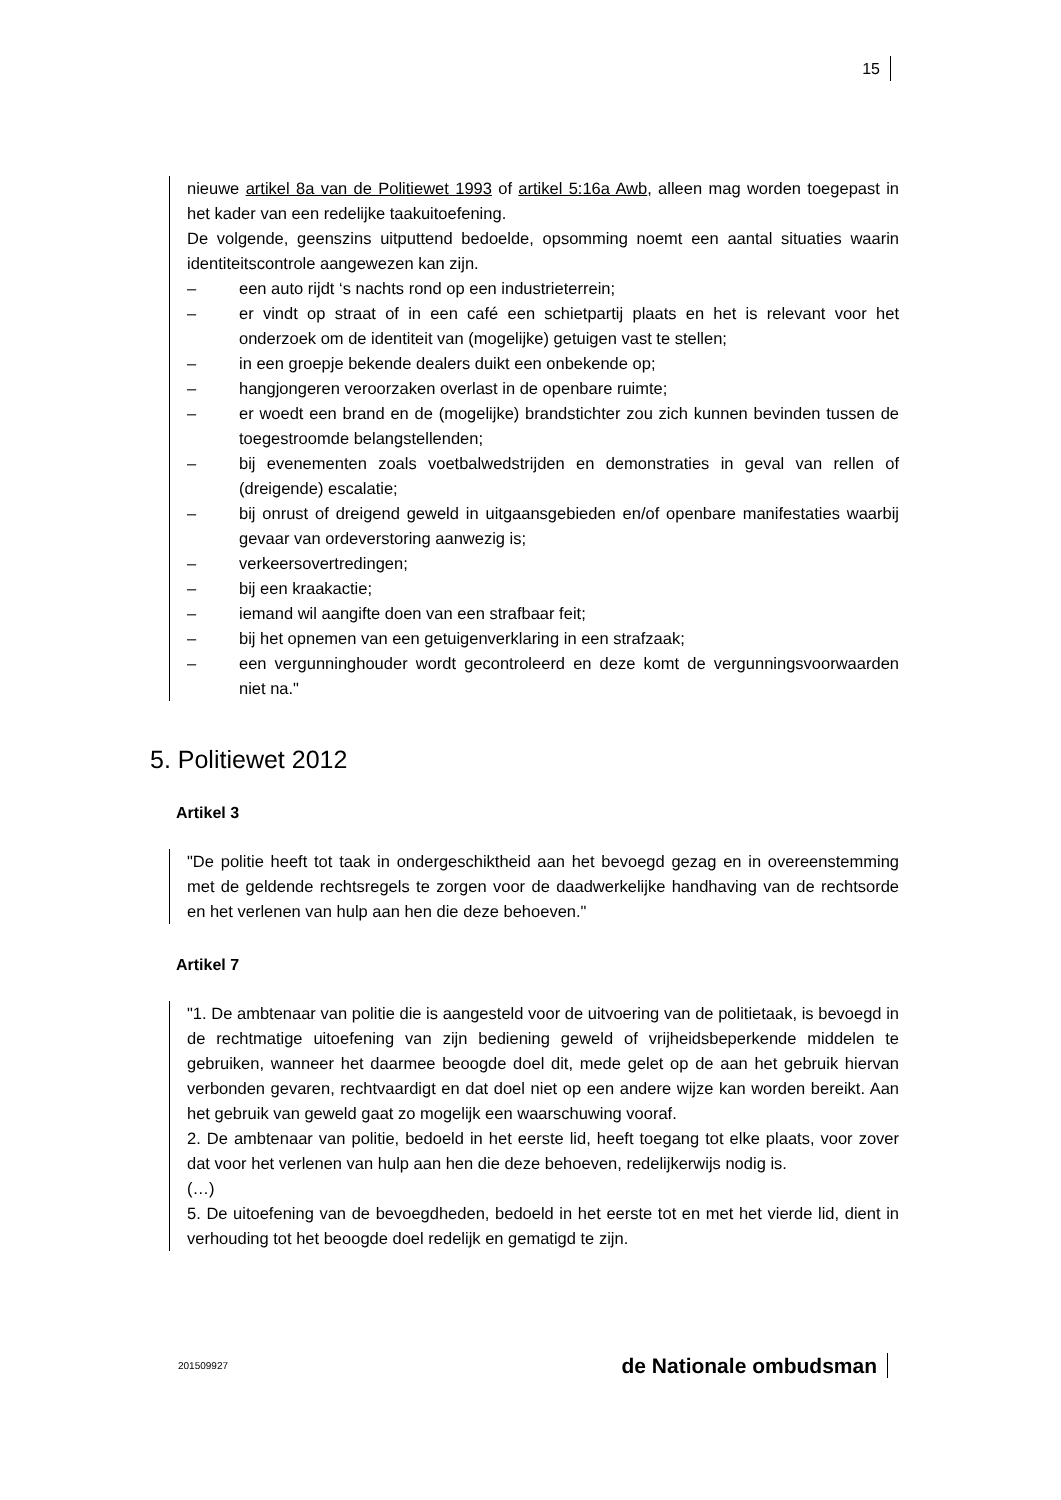15
nieuwe artikel 8a van de Politiewet 1993 of artikel 5:16a Awb, alleen mag worden toegepast in het kader van een redelijke taakuitoefening.
De volgende, geenszins uitputtend bedoelde, opsomming noemt een aantal situaties waarin identiteitscontrole aangewezen kan zijn.
– een auto rijdt ‘s nachts rond op een industrieterrein;
– er vindt op straat of in een café een schietpartij plaats en het is relevant voor het onderzoek om de identiteit van (mogelijke) getuigen vast te stellen;
– in een groepje bekende dealers duikt een onbekende op;
– hangjongeren veroorzaken overlast in de openbare ruimte;
– er woedt een brand en de (mogelijke) brandstichter zou zich kunnen bevinden tussen de toegestroomde belangstellenden;
– bij evenementen zoals voetbalwedstrijden en demonstraties in geval van rellen of (dreigende) escalatie;
– bij onrust of dreigend geweld in uitgaansgebieden en/of openbare manifestaties waarbij gevaar van ordeverstoring aanwezig is;
– verkeersovertredingen;
– bij een kraakactie;
– iemand wil aangifte doen van een strafbaar feit;
– bij het opnemen van een getuigenverklaring in een strafzaak;
– een vergunninghouder wordt gecontroleerd en deze komt de vergunningsvoorwaarden niet na."
5. Politiewet 2012
Artikel 3
"De politie heeft tot taak in ondergeschiktheid aan het bevoegd gezag en in overeenstemming met de geldende rechtsregels te zorgen voor de daadwerkelijke handhaving van de rechtsorde en het verlenen van hulp aan hen die deze behoeven."
Artikel 7
"1. De ambtenaar van politie die is aangesteld voor de uitvoering van de politietaak, is bevoegd in de rechtmatige uitoefening van zijn bediening geweld of vrijheidsbeperkende middelen te gebruiken, wanneer het daarmee beoogde doel dit, mede gelet op de aan het gebruik hiervan verbonden gevaren, rechtvaardigt en dat doel niet op een andere wijze kan worden bereikt. Aan het gebruik van geweld gaat zo mogelijk een waarschuwing vooraf.
2. De ambtenaar van politie, bedoeld in het eerste lid, heeft toegang tot elke plaats, voor zover dat voor het verlenen van hulp aan hen die deze behoeven, redelijkerwijs nodig is.
(…)
5. De uitoefening van de bevoegdheden, bedoeld in het eerste tot en met het vierde lid, dient in verhouding tot het beoogde doel redelijk en gematigd te zijn.
201509927 de Nationale ombudsman